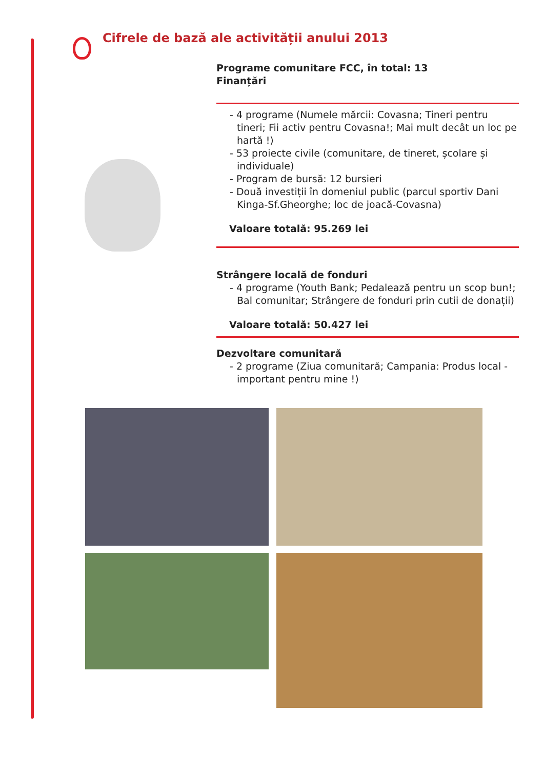Cifrele de bază ale activității anului 2013
Programe comunitare FCC, în total: 13
Finanțări
- 4 programe (Numele mărcii: Covasna; Tineri pentru tineri; Fii activ pentru Covasna!; Mai mult decât un loc pe hartă !)
- 53 proiecte civile (comunitare, de tineret, școlare și individuale)
- Program de bursă: 12 bursieri
- Două investiții în domeniul public (parcul sportiv Dani Kinga-Sf.Gheorghe; loc de joacă-Covasna)
Valoare totală: 95.269 lei
Strângere locală de fonduri
- 4 programe (Youth Bank; Pedalează pentru un scop bun!; Bal comunitar; Strângere de fonduri prin cutii de donații)
Valoare totală: 50.427 lei
Dezvoltare comunitară
- 2 programe (Ziua comunitară; Campania: Produs local - important pentru mine !)